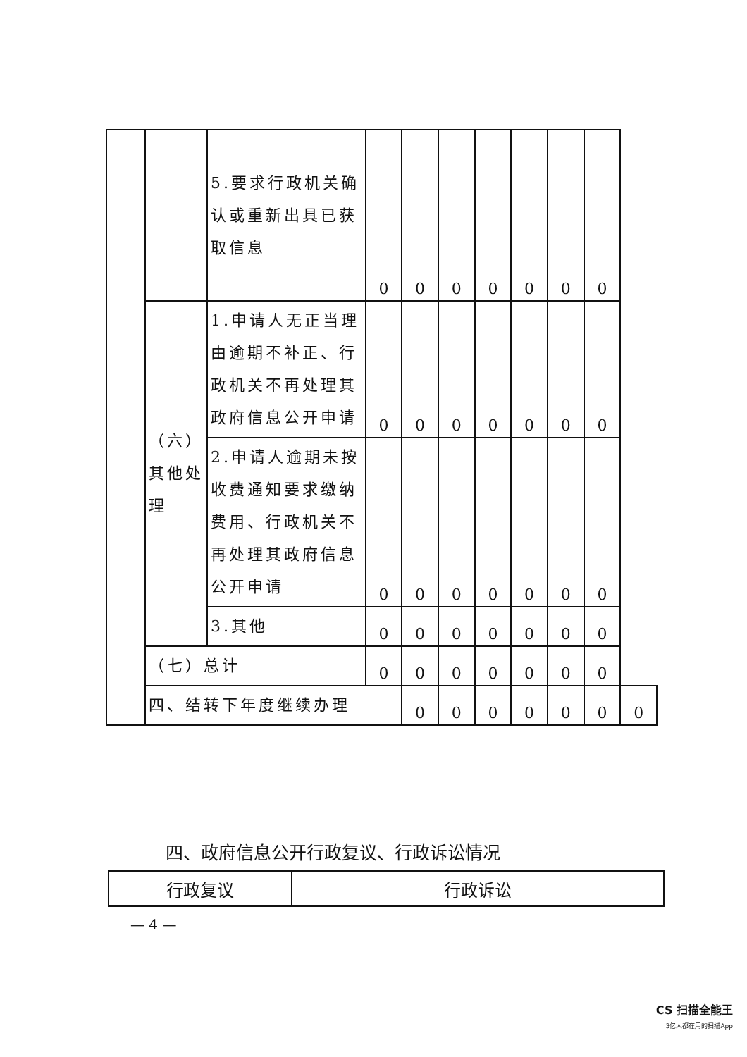| | | 5.要求行政机关确认或重新出具已获取信息 | 0 | 0 | 0 | 0 | 0 | 0 | 0 | |
| | （六）其他处理 | 1.申请人无正当理由逾期不补正、行政机关不再处理其政府信息公开申请 | 0 | 0 | 0 | 0 | 0 | 0 | 0 | |
| | | 2.申请人逾期未按收费通知要求缴纳费用、行政机关不再处理其政府信息公开申请 | 0 | 0 | 0 | 0 | 0 | 0 | 0 | |
| | | 3.其他 | 0 | 0 | 0 | 0 | 0 | 0 | 0 | |
| | （七）总计 | | 0 | 0 | 0 | 0 | 0 | 0 | 0 | |
| | 四、结转下年度继续办理 | | | 0 | 0 | 0 | 0 | 0 | 0 | 0 |
四、政府信息公开行政复议、行政诉讼情况
| 行政复议 | 行政诉讼 |
— 4 —
CS 扫描全能王
3亿人都在用的扫描App